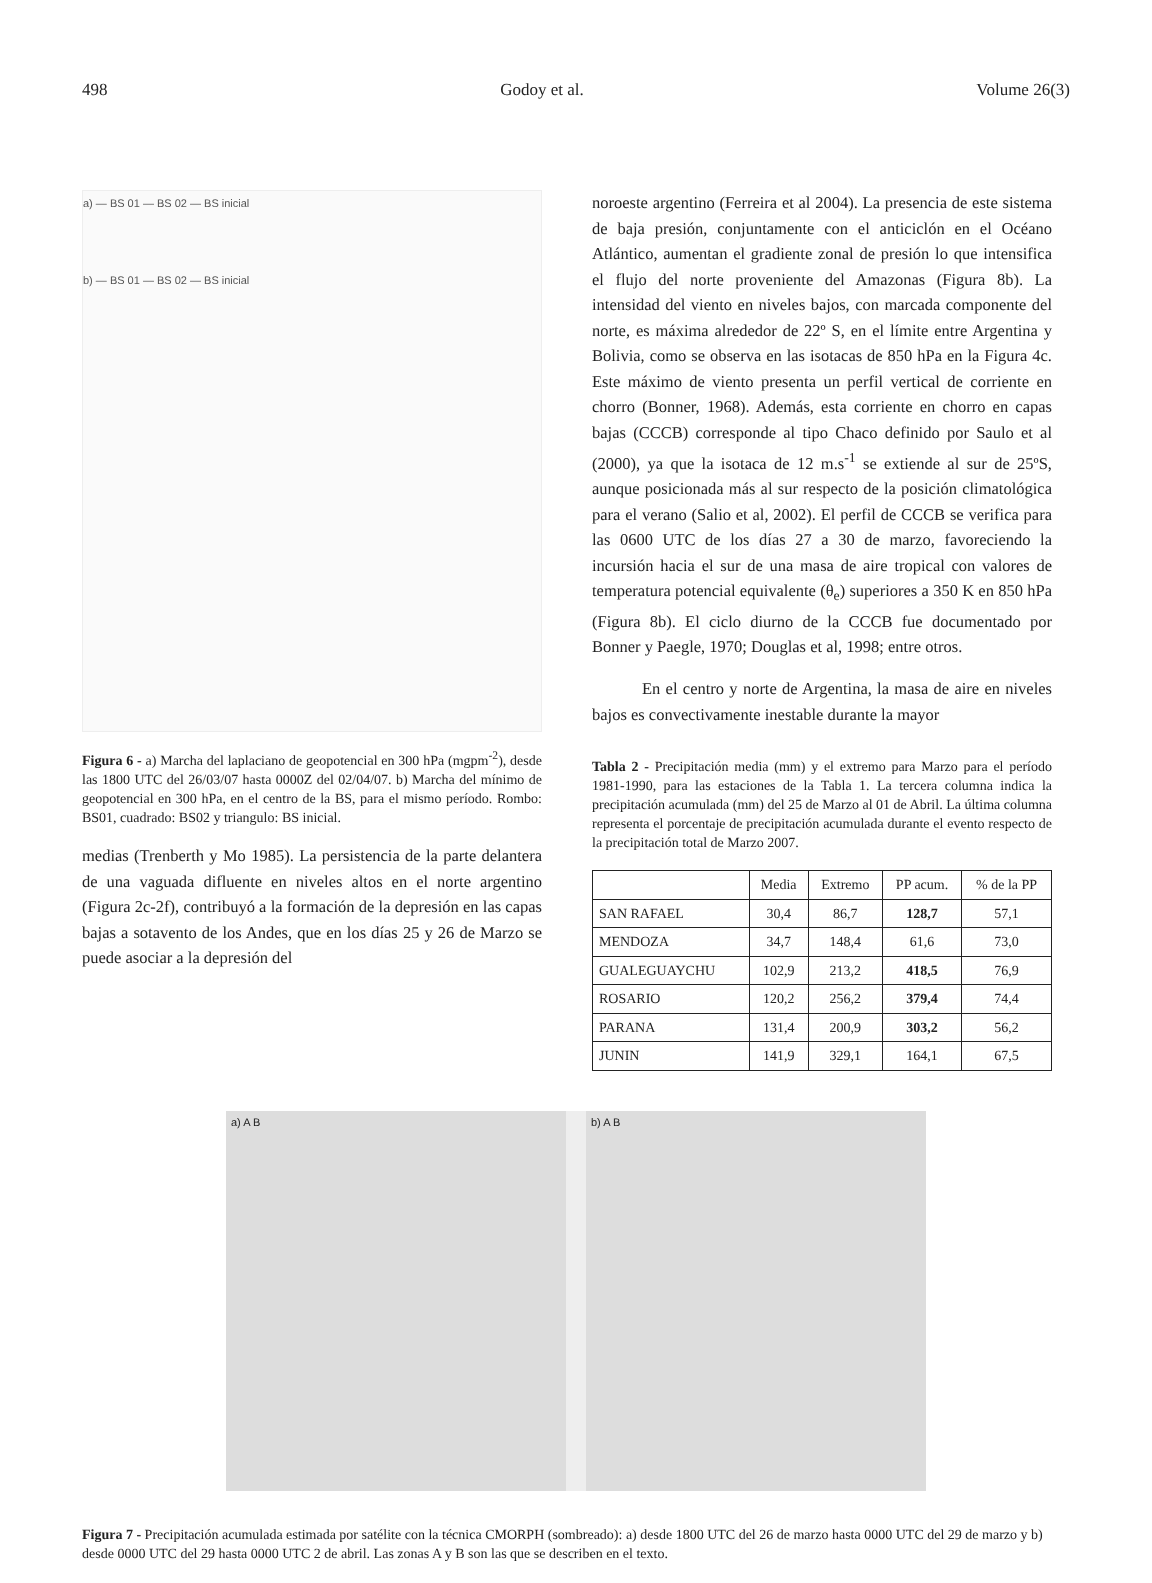498 Godoy et al. Volume 26(3)
a) — BS 01 — BS 02 — BS inicial
b) — BS 01 — BS 02 — BS inicial
Figura 6 - a) Marcha del laplaciano de geopotencial en 300 hPa (mgpm<sup>-2</sup>), desde las 1800 UTC del 26/03/07 hasta 0000Z del 02/04/07. b) Marcha del mínimo de geopotencial en 300 hPa, en el centro de la BS, para el mismo período. Rombo: BS01, cuadrado: BS02 y triangulo: BS inicial.
medias (Trenberth y Mo 1985). La persistencia de la parte delantera de una vaguada difluente en niveles altos en el norte argentino (Figura 2c-2f), contribuyó a la formación de la depresión en las capas bajas a sotavento de los Andes, que en los días 25 y 26 de Marzo se puede asociar a la depresión del
noroeste argentino (Ferreira et al 2004). La presencia de este sistema de baja presión, conjuntamente con el anticiclón en el Océano Atlántico, aumentan el gradiente zonal de presión lo que intensifica el flujo del norte proveniente del Amazonas (Figura 8b). La intensidad del viento en niveles bajos, con marcada componente del norte, es máxima alrededor de 22º S, en el límite entre Argentina y Bolivia, como se observa en las isotacas de 850 hPa en la Figura 4c. Este máximo de viento presenta un perfil vertical de corriente en chorro (Bonner, 1968). Además, esta corriente en chorro en capas bajas (CCCB) corresponde al tipo Chaco definido por Saulo et al (2000), ya que la isotaca de 12 m.s<sup>-1</sup> se extiende al sur de 25ºS, aunque posicionada más al sur respecto de la posición climatológica para el verano (Salio et al, 2002). El perfil de CCCB se verifica para las 0600 UTC de los días 27 a 30 de marzo, favoreciendo la incursión hacia el sur de una masa de aire tropical con valores de temperatura potencial equivalente (θ<sub>e</sub>) superiores a 350 K en 850 hPa (Figura 8b). El ciclo diurno de la CCCB fue documentado por Bonner y Paegle, 1970; Douglas et al, 1998; entre otros.
En el centro y norte de Argentina, la masa de aire en niveles bajos es convectivamente inestable durante la mayor
Tabla 2 - Precipitación media (mm) y el extremo para Marzo para el período 1981-1990, para las estaciones de la Tabla 1. La tercera columna indica la precipitación acumulada (mm) del 25 de Marzo al 01 de Abril. La última columna representa el porcentaje de precipitación acumulada durante el evento respecto de la precipitación total de Marzo 2007.
| | Media | Extremo | PP acum. | % de la PP |
| --- | --- | --- | --- | --- |
| SAN RAFAEL | 30,4 | 86,7 | 128,7 | 57,1 |
| MENDOZA | 34,7 | 148,4 | 61,6 | 73,0 |
| GUALEGUAYCHU | 102,9 | 213,2 | 418,5 | 76,9 |
| ROSARIO | 120,2 | 256,2 | 379,4 | 74,4 |
| PARANA | 131,4 | 200,9 | 303,2 | 56,2 |
| JUNIN | 141,9 | 329,1 | 164,1 | 67,5 |
a) A B b) A B
Figura 7 - Precipitación acumulada estimada por satélite con la técnica CMORPH (sombreado): a) desde 1800 UTC del 26 de marzo hasta 0000 UTC del 29 de marzo y b) desde 0000 UTC del 29 hasta 0000 UTC 2 de abril. Las zonas A y B son las que se describen en el texto.